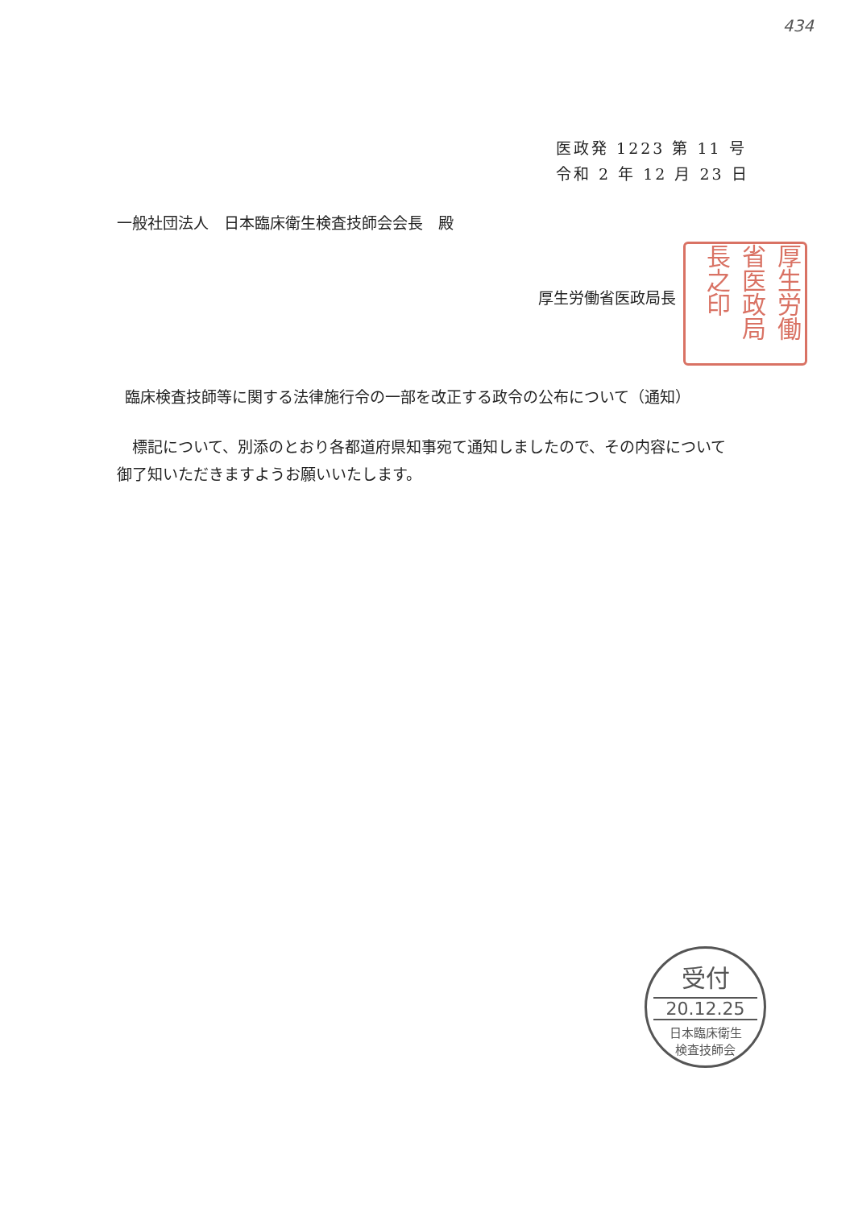434
医政発 1223 第 11 号
令和 2 年 12 月 23 日
一般社団法人　日本臨床衛生検査技師会会長　殿
厚生労働省医政局長
厚生労働省医政局長之印
臨床検査技師等に関する法律施行令の一部を改正する政令の公布について（通知）
標記について、別添のとおり各都道府県知事宛て通知しましたので、その内容について御了知いただきますようお願いいたします。
受付
20.12.25
日本臨床衛生
検査技師会